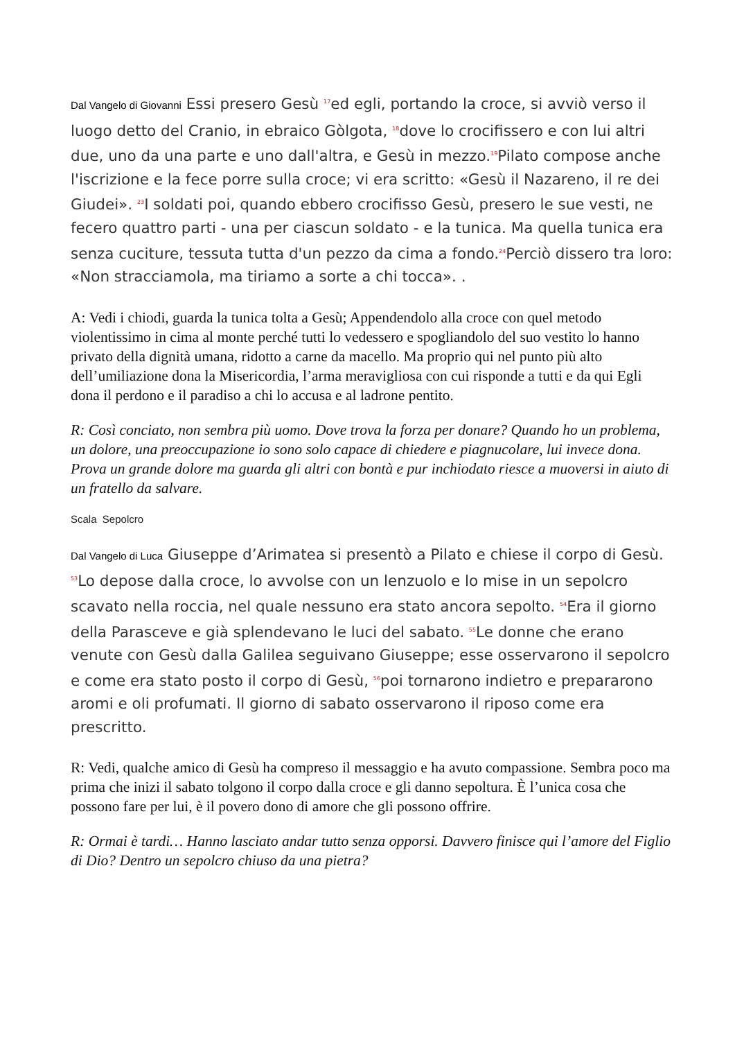Dal Vangelo di Giovanni Essi presero Gesù <sup>17</sup>ed egli, portando la croce, si avviò verso il luogo detto del Cranio, in ebraico Gòlgota, <sup>18</sup>dove lo crocifissero e con lui altri due, uno da una parte e uno dall'altra, e Gesù in mezzo.<sup>19</sup>Pilato compose anche l'iscrizione e la fece porre sulla croce; vi era scritto: «Gesù il Nazareno, il re dei Giudei». <sup>23</sup>I soldati poi, quando ebbero crocifisso Gesù, presero le sue vesti, ne fecero quattro parti - una per ciascun soldato - e la tunica. Ma quella tunica era senza cuciture, tessuta tutta d'un pezzo da cima a fondo.<sup>24</sup>Perciò dissero tra loro: «Non stracciamola, ma tiriamo a sorte a chi tocca». .
A: Vedi i chiodi, guarda la tunica tolta a Gesù; Appendendolo alla croce con quel metodo violentissimo in cima al monte perché tutti lo vedessero e spogliandolo del suo vestito lo hanno privato della dignità umana, ridotto a carne da macello. Ma proprio qui nel punto più alto dell’umiliazione dona la Misericordia, l’arma meravigliosa con cui risponde a tutti e da qui Egli dona il perdono e il paradiso a chi lo accusa e al ladrone pentito.
R: Così conciato, non sembra più uomo. Dove trova la forza per donare? Quando ho un problema, un dolore, una preoccupazione io sono solo capace di chiedere e piagnucolare, lui invece dona. Prova un grande dolore ma guarda gli altri con bontà e pur inchiodato riesce a muoversi in aiuto di un fratello da salvare.
Scala Sepolcro
Dal Vangelo di Luca Giuseppe d’Arimatea si presentò a Pilato e chiese il corpo di Gesù. <sup>53</sup>Lo depose dalla croce, lo avvolse con un lenzuolo e lo mise in un sepolcro scavato nella roccia, nel quale nessuno era stato ancora sepolto. <sup>54</sup>Era il giorno della Parasceve e già splendevano le luci del sabato. <sup>55</sup>Le donne che erano venute con Gesù dalla Galilea seguivano Giuseppe; esse osservarono il sepolcro e come era stato posto il corpo di Gesù, <sup>56</sup>poi tornarono indietro e prepararono aromi e oli profumati. Il giorno di sabato osservarono il riposo come era prescritto.
R: Vedi, qualche amico di Gesù ha compreso il messaggio e ha avuto compassione. Sembra poco ma prima che inizi il sabato tolgono il corpo dalla croce e gli danno sepoltura. È l’unica cosa che possono fare per lui, è il povero dono di amore che gli possono offrire.
R: Ormai è tardi… Hanno lasciato andar tutto senza opporsi. Davvero finisce qui l’amore del Figlio di Dio? Dentro un sepolcro chiuso da una pietra?